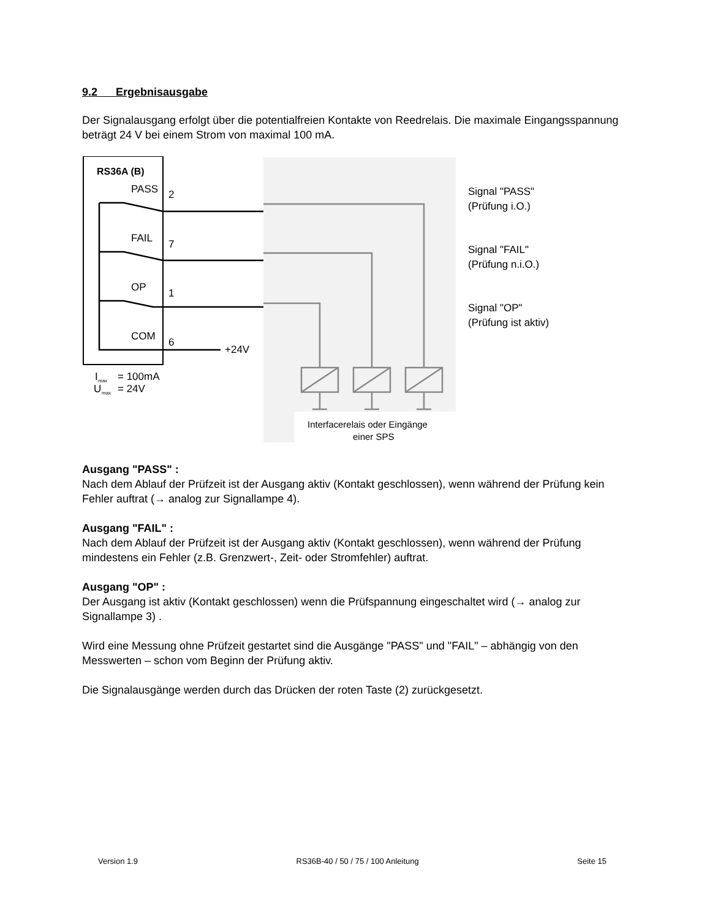9.2 Ergebnisausgabe
Der Signalausgang erfolgt über die potentialfreien Kontakte von Reedrelais. Die maximale Eingangsspannung beträgt 24 V bei einem Strom von maximal 100 mA.
RS36A (B)
PASS
2
FAIL
7
OP
1
COM
6
+24V
I
max
= 100mA
U
max
= 24V
Interfacerelais oder Eingänge
einer SPS
Signal "PASS"
(Prüfung i.O.)
Signal "FAIL"
(Prüfung n.i.O.)
Signal "OP"
(Prüfung ist aktiv)
Ausgang "PASS" :
Nach dem Ablauf der Prüfzeit ist der Ausgang aktiv (Kontakt geschlossen), wenn während der Prüfung kein Fehler auftrat (→ analog zur Signallampe 4).
Ausgang "FAIL" :
Nach dem Ablauf der Prüfzeit ist der Ausgang aktiv (Kontakt geschlossen), wenn während der Prüfung mindestens ein Fehler (z.B. Grenzwert-, Zeit- oder Stromfehler) auftrat.
Ausgang "OP" :
Der Ausgang ist aktiv (Kontakt geschlossen) wenn die Prüfspannung eingeschaltet wird (→ analog zur Signallampe 3) .
Wird eine Messung ohne Prüfzeit gestartet sind die Ausgänge "PASS" und "FAIL" – abhängig von den Messwerten – schon vom Beginn der Prüfung aktiv.
Die Signalausgänge werden durch das Drücken der roten Taste (2) zurückgesetzt.
Version 1.9 RS36B-40 / 50 / 75 / 100 Anleitung Seite 15